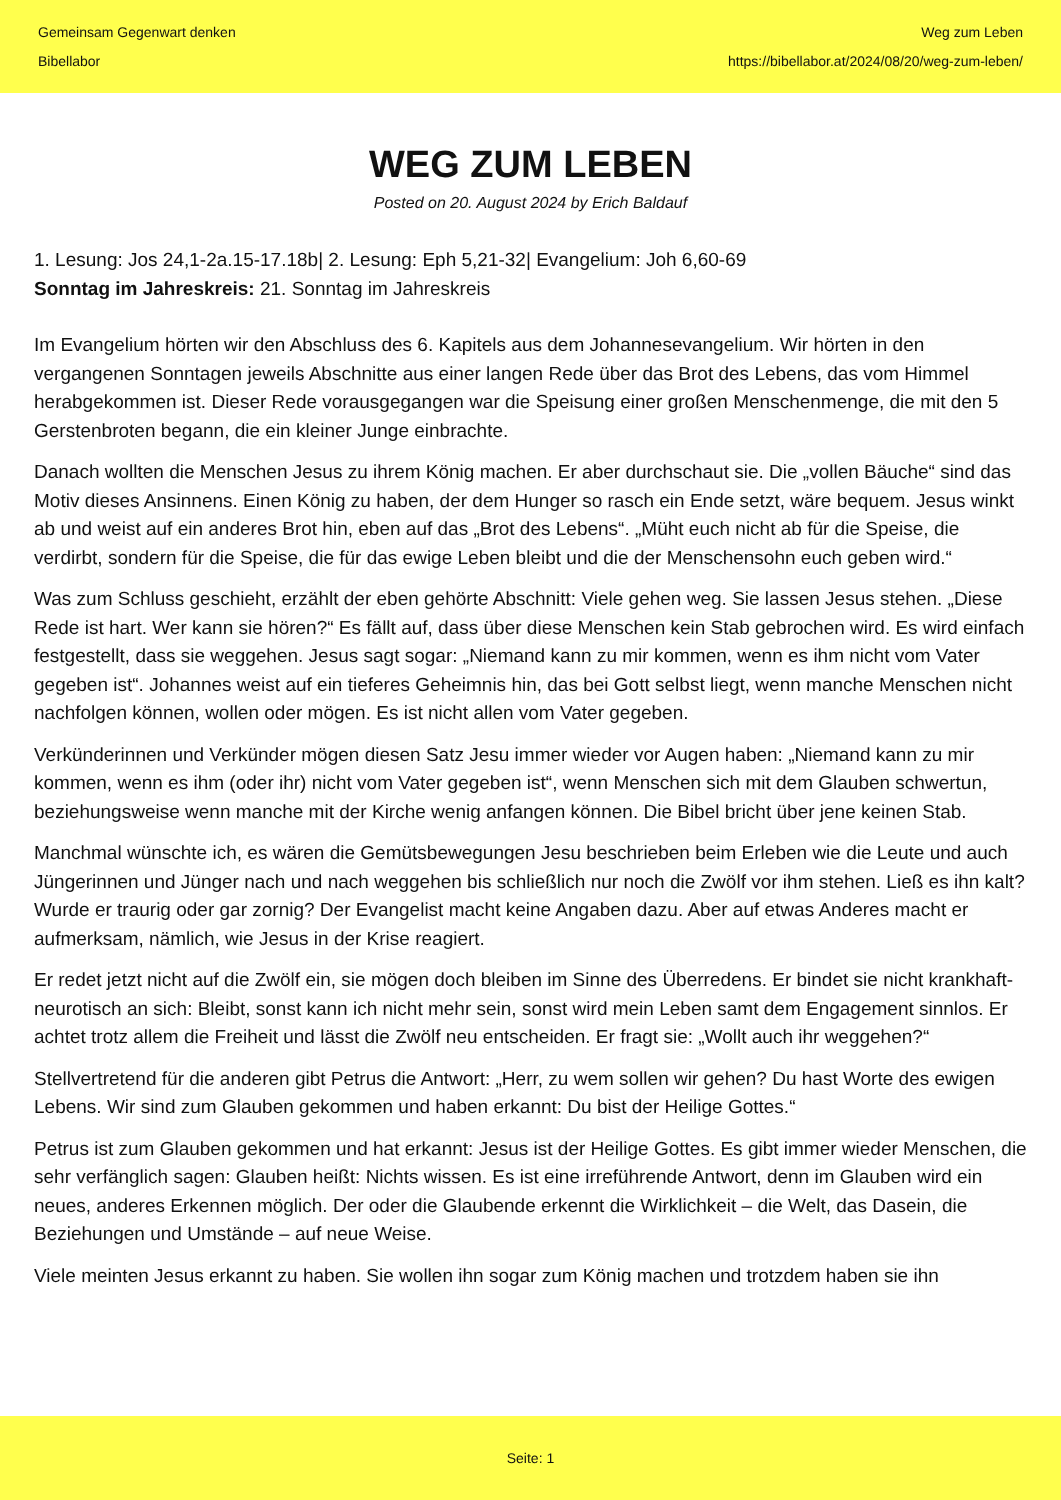Gemeinsam Gegenwart denken
Bibellabor
Weg zum Leben
https://bibellabor.at/2024/08/20/weg-zum-leben/
WEG ZUM LEBEN
Posted on 20. August 2024 by Erich Baldauf
1. Lesung: Jos 24,1-2a.15-17.18b| 2. Lesung: Eph 5,21-32| Evangelium: Joh 6,60-69
Sonntag im Jahreskreis: 21. Sonntag im Jahreskreis
Im Evangelium hörten wir den Abschluss des 6. Kapitels aus dem Johannesevangelium. Wir hörten in den vergangenen Sonntagen jeweils Abschnitte aus einer langen Rede über das Brot des Lebens, das vom Himmel herabgekommen ist. Dieser Rede vorausgegangen war die Speisung einer großen Menschenmenge, die mit den 5 Gerstenbroten begann, die ein kleiner Junge einbrachte.
Danach wollten die Menschen Jesus zu ihrem König machen. Er aber durchschaut sie. Die „vollen Bäuche“ sind das Motiv dieses Ansinnens. Einen König zu haben, der dem Hunger so rasch ein Ende setzt, wäre bequem. Jesus winkt ab und weist auf ein anderes Brot hin, eben auf das „Brot des Lebens“. „Müht euch nicht ab für die Speise, die verdirbt, sondern für die Speise, die für das ewige Leben bleibt und die der Menschensohn euch geben wird.“
Was zum Schluss geschieht, erzählt der eben gehörte Abschnitt: Viele gehen weg. Sie lassen Jesus stehen. „Diese Rede ist hart. Wer kann sie hören?“ Es fällt auf, dass über diese Menschen kein Stab gebrochen wird. Es wird einfach festgestellt, dass sie weggehen. Jesus sagt sogar: „Niemand kann zu mir kommen, wenn es ihm nicht vom Vater gegeben ist“. Johannes weist auf ein tieferes Geheimnis hin, das bei Gott selbst liegt, wenn manche Menschen nicht nachfolgen können, wollen oder mögen. Es ist nicht allen vom Vater gegeben.
Verkünderinnen und Verkünder mögen diesen Satz Jesu immer wieder vor Augen haben: „Niemand kann zu mir kommen, wenn es ihm (oder ihr) nicht vom Vater gegeben ist“, wenn Menschen sich mit dem Glauben schwertun, beziehungsweise wenn manche mit der Kirche wenig anfangen können. Die Bibel bricht über jene keinen Stab.
Manchmal wünschte ich, es wären die Gemütsbewegungen Jesu beschrieben beim Erleben wie die Leute und auch Jüngerinnen und Jünger nach und nach weggehen bis schließlich nur noch die Zwölf vor ihm stehen. Ließ es ihn kalt? Wurde er traurig oder gar zornig? Der Evangelist macht keine Angaben dazu. Aber auf etwas Anderes macht er aufmerksam, nämlich, wie Jesus in der Krise reagiert.
Er redet jetzt nicht auf die Zwölf ein, sie mögen doch bleiben im Sinne des Überredens. Er bindet sie nicht krankhaft-neurotisch an sich: Bleibt, sonst kann ich nicht mehr sein, sonst wird mein Leben samt dem Engagement sinnlos. Er achtet trotz allem die Freiheit und lässt die Zwölf neu entscheiden. Er fragt sie: „Wollt auch ihr weggehen?“
Stellvertretend für die anderen gibt Petrus die Antwort: „Herr, zu wem sollen wir gehen? Du hast Worte des ewigen Lebens. Wir sind zum Glauben gekommen und haben erkannt: Du bist der Heilige Gottes.“
Petrus ist zum Glauben gekommen und hat erkannt: Jesus ist der Heilige Gottes. Es gibt immer wieder Menschen, die sehr verfänglich sagen: Glauben heißt: Nichts wissen. Es ist eine irreführende Antwort, denn im Glauben wird ein neues, anderes Erkennen möglich. Der oder die Glaubende erkennt die Wirklichkeit – die Welt, das Dasein, die Beziehungen und Umstände – auf neue Weise.
Viele meinten Jesus erkannt zu haben. Sie wollen ihn sogar zum König machen und trotzdem haben sie ihn
Seite: 1